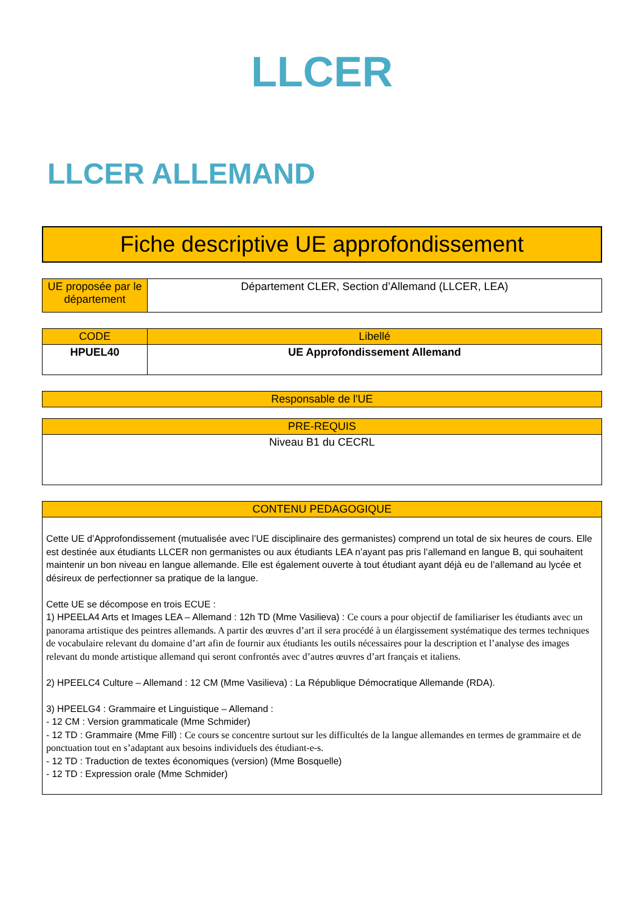LLCER
LLCER ALLEMAND
Fiche descriptive UE approfondissement
| UE proposée par le département | Département CLER, Section d’Allemand (LLCER, LEA) |
| CODE | Libellé |
| --- | --- |
| HPUEL40 | UE Approfondissement Allemand |
| Responsable de l'UE |
| --- |
| PRE-REQUIS |
| --- |
| Niveau B1 du CECRL |
| CONTENU PEDAGOGIQUE |
| --- |
| Cette UE d’Approfondissement (mutualisée avec l’UE disciplinaire des germanistes) comprend un total de six heures de cours. Elle est destinée aux étudiants LLCER non germanistes ou aux étudiants LEA n’ayant pas pris l’allemand en langue B, qui souhaitent maintenir un bon niveau en langue allemande. Elle est également ouverte à tout étudiant ayant déjà eu de l’allemand au lycée et désireux de perfectionner sa pratique de la langue. Cette UE se décompose en trois ECUE : 1) HPEELA4 Arts et Images LEA – Allemand : 12h TD (Mme Vasilieva) : Ce cours a pour objectif de familiariser les étudiants avec un panorama artistique des peintres allemands. A partir des œuvres d’art il sera procédé à un élargissement systématique des termes techniques de vocabulaire relevant du domaine d’art afin de fournir aux étudiants les outils nécessaires pour la description et l’analyse des images relevant du monde artistique allemand qui seront confrontés avec d’autres œuvres d’art français et italiens. 2) HPEELC4 Culture – Allemand : 12 CM (Mme Vasilieva) : La République Démocratique Allemande (RDA). 3) HPEELG4 : Grammaire et Linguistique – Allemand : - 12 CM : Version grammaticale (Mme Schmider) - 12 TD : Grammaire (Mme Fill) : Ce cours se concentre surtout sur les difficultés de la langue allemandes en termes de grammaire et de ponctuation tout en s’adaptant aux besoins individuels des étudiant-e-s. - 12 TD : Traduction de textes économiques (version) (Mme Bosquelle) - 12 TD : Expression orale (Mme Schmider) |